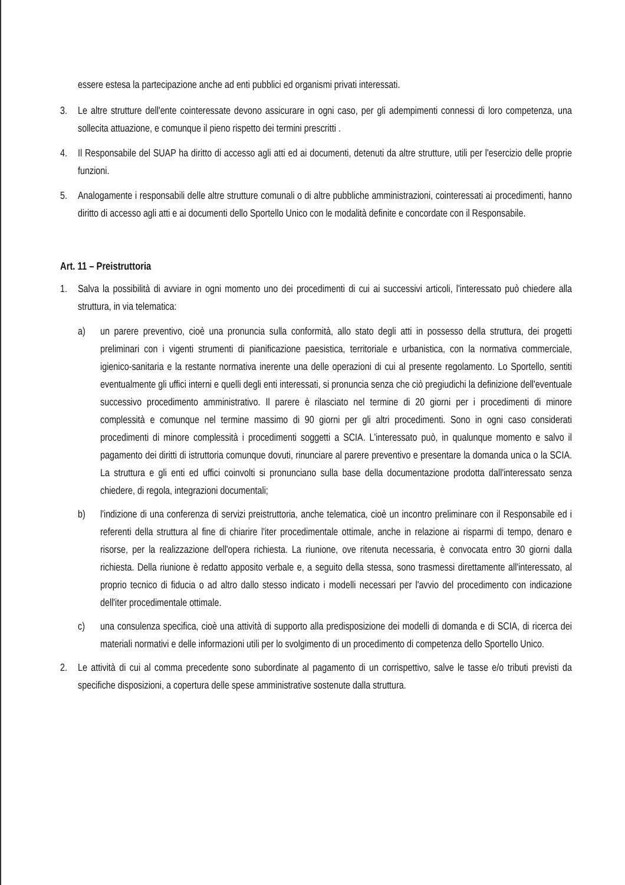essere estesa la partecipazione anche ad enti pubblici ed organismi privati interessati.
3. Le altre strutture dell'ente cointeressate devono assicurare in ogni caso, per gli adempimenti connessi di loro competenza, una sollecita attuazione, e comunque il pieno rispetto dei termini prescritti .
4. Il Responsabile del SUAP ha diritto di accesso agli atti ed ai documenti, detenuti da altre strutture, utili per l'esercizio delle proprie funzioni.
5. Analogamente i responsabili delle altre strutture comunali o di altre pubbliche amministrazioni, cointeressati ai procedimenti, hanno diritto di accesso agli atti e ai documenti dello Sportello Unico con le modalità definite e concordate con il Responsabile.
Art. 11 – Preistruttoria
1. Salva la possibilità di avviare in ogni momento uno dei procedimenti di cui ai successivi articoli, l'interessato può chiedere alla struttura, in via telematica:
a) un parere preventivo, cioè una pronuncia sulla conformità, allo stato degli atti in possesso della struttura, dei progetti preliminari con i vigenti strumenti di pianificazione paesistica, territoriale e urbanistica, con la normativa commerciale, igienico-sanitaria e la restante normativa inerente una delle operazioni di cui al presente regolamento. Lo Sportello, sentiti eventualmente gli uffici interni e quelli degli enti interessati, si pronuncia senza che ciò pregiudichi la definizione dell'eventuale successivo procedimento amministrativo. Il parere è rilasciato nel termine di 20 giorni per i procedimenti di minore complessità e comunque nel termine massimo di 90 giorni per gli altri procedimenti. Sono in ogni caso considerati procedimenti di minore complessità i procedimenti soggetti a SCIA. L'interessato può, in qualunque momento e salvo il pagamento dei diritti di istruttoria comunque dovuti, rinunciare al parere preventivo e presentare la domanda unica o la SCIA. La struttura e gli enti ed uffici coinvolti si pronunciano sulla base della documentazione prodotta dall'interessato senza chiedere, di regola, integrazioni documentali;
b) l'indizione di una conferenza di servizi preistruttoria, anche telematica, cioè un incontro preliminare con il Responsabile ed i referenti della struttura al fine di chiarire l'iter procedimentale ottimale, anche in relazione ai risparmi di tempo, denaro e risorse, per la realizzazione dell'opera richiesta. La riunione, ove ritenuta necessaria, è convocata entro 30 giorni dalla richiesta. Della riunione è redatto apposito verbale e, a seguito della stessa, sono trasmessi direttamente all'interessato, al proprio tecnico di fiducia o ad altro dallo stesso indicato i modelli necessari per l'avvio del procedimento con indicazione dell'iter procedimentale ottimale.
c) una consulenza specifica, cioè una attività di supporto alla predisposizione dei modelli di domanda e di SCIA, di ricerca dei materiali normativi e delle informazioni utili per lo svolgimento di un procedimento di competenza dello Sportello Unico.
2. Le attività di cui al comma precedente sono subordinate al pagamento di un corrispettivo, salve le tasse e/o tributi previsti da specifiche disposizioni, a copertura delle spese amministrative sostenute dalla struttura.